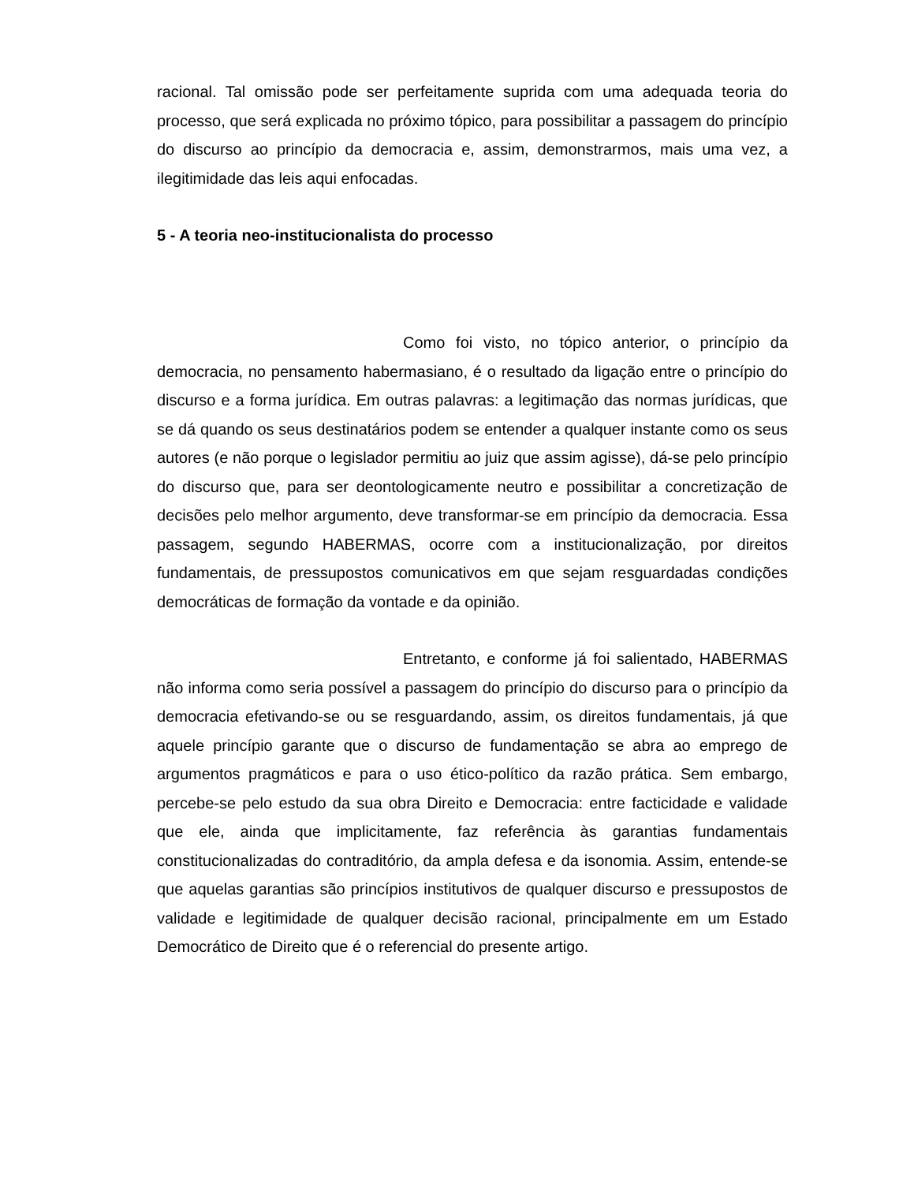racional. Tal omissão pode ser perfeitamente suprida com uma adequada teoria do processo, que será explicada no próximo tópico, para possibilitar a passagem do princípio do discurso ao princípio da democracia e, assim, demonstrarmos, mais uma vez, a ilegitimidade das leis aqui enfocadas.
5 - A teoria neo-institucionalista do processo
Como foi visto, no tópico anterior, o princípio da democracia, no pensamento habermasiano, é o resultado da ligação entre o princípio do discurso e a forma jurídica. Em outras palavras: a legitimação das normas jurídicas, que se dá quando os seus destinatários podem se entender a qualquer instante como os seus autores (e não porque o legislador permitiu ao juiz que assim agisse), dá-se pelo princípio do discurso que, para ser deontologicamente neutro e possibilitar a concretização de decisões pelo melhor argumento, deve transformar-se em princípio da democracia. Essa passagem, segundo HABERMAS, ocorre com a institucionalização, por direitos fundamentais, de pressupostos comunicativos em que sejam resguardadas condições democráticas de formação da vontade e da opinião.
Entretanto, e conforme já foi salientado, HABERMAS não informa como seria possível a passagem do princípio do discurso para o princípio da democracia efetivando-se ou se resguardando, assim, os direitos fundamentais, já que aquele princípio garante que o discurso de fundamentação se abra ao emprego de argumentos pragmáticos e para o uso ético-político da razão prática. Sem embargo, percebe-se pelo estudo da sua obra Direito e Democracia: entre facticidade e validade que ele, ainda que implicitamente, faz referência às garantias fundamentais constitucionalizadas do contraditório, da ampla defesa e da isonomia. Assim, entende-se que aquelas garantias são princípios institutivos de qualquer discurso e pressupostos de validade e legitimidade de qualquer decisão racional, principalmente em um Estado Democrático de Direito que é o referencial do presente artigo.